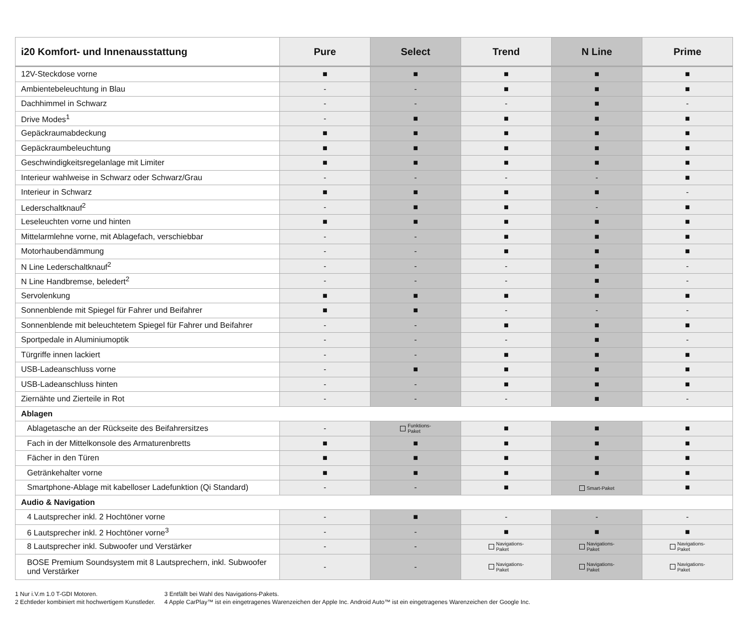| i20 Komfort- und Innenausstattung | Pure | Select | Trend | N Line | Prime |
| --- | --- | --- | --- | --- | --- |
| 12V-Steckdose vorne | ■ | ■ | ■ | ■ | ■ |
| Ambientebeleuchtung in Blau | - | - | ■ | ■ | ■ |
| Dachhimmel in Schwarz | - | - | - | ■ | - |
| Drive Modes<sup>1</sup> | - | ■ | ■ | ■ | ■ |
| Gepäckraumabdeckung | ■ | ■ | ■ | ■ | ■ |
| Gepäckraumbeleuchtung | ■ | ■ | ■ | ■ | ■ |
| Geschwindigkeitsregelanlage mit Limiter | ■ | ■ | ■ | ■ | ■ |
| Interieur wahlweise in Schwarz oder Schwarz/Grau | - | - | - | - | ■ |
| Interieur in Schwarz | ■ | ■ | ■ | ■ | - |
| Lederschaltknauf<sup>2</sup> | - | ■ | ■ | - | ■ |
| Leseleuchten vorne und hinten | ■ | ■ | ■ | ■ | ■ |
| Mittelarmlehne vorne, mit Ablagefach, verschiebbar | - | - | ■ | ■ | ■ |
| Motorhaubendämmung | - | - | ■ | ■ | ■ |
| N Line Lederschaltknauf<sup>2</sup> | - | - | - | ■ | - |
| N Line Handbremse, beledert<sup>2</sup> | - | - | - | ■ | - |
| Servolenkung | ■ | ■ | ■ | ■ | ■ |
| Sonnenblende mit Spiegel für Fahrer und Beifahrer | ■ | ■ | - | - | - |
| Sonnenblende mit beleuchtetem Spiegel für Fahrer und Beifahrer | - | - | ■ | ■ | ■ |
| Sportpedale in Aluminiumoptik | - | - | - | ■ | - |
| Türgriffe innen lackiert | - | - | ■ | ■ | ■ |
| USB-Ladeanschluss vorne | - | ■ | ■ | ■ | ■ |
| USB-Ladeanschluss hinten | - | - | ■ | ■ | ■ |
| Ziernähte und Zierteile in Rot | - | - | - | ■ | - |
| Ablagen | | | | | |
| Ablagetasche an der Rückseite des Beifahrersitzes | - | Funktions- Paket | ■ | ■ | ■ |
| Fach in der Mittelkonsole des Armaturenbretts | ■ | ■ | ■ | ■ | ■ |
| Fächer in den Türen | ■ | ■ | ■ | ■ | ■ |
| Getränkehalter vorne | ■ | ■ | ■ | ■ | ■ |
| Smartphone-Ablage mit kabelloser Ladefunktion (Qi Standard) | - | - | ■ | Smart-Paket | ■ |
| Audio & Navigation | | | | | |
| 4 Lautsprecher inkl. 2 Hochtöner vorne | - | ■ | - | - | - |
| 6 Lautsprecher inkl. 2 Hochtöner vorne<sup>3</sup> | - | - | ■ | ■ | ■ |
| 8 Lautsprecher inkl. Subwoofer und Verstärker | - | - | Navigations- Paket | Navigations- Paket | Navigations- Paket |
| BOSE Premium Soundsystem mit 8 Lautsprechern, inkl. Subwoofer und Verstärker | - | - | Navigations- Paket | Navigations- Paket | Navigations- Paket |
1 Nur i.V.m 1.0 T-GDI Motoren.
2 Echtleder kombiniert mit hochwertigem Kunstleder.
3 Entfällt bei Wahl des Navigations-Pakets.
4 Apple CarPlay™ ist ein eingetragenes Warenzeichen der Apple Inc. Android Auto™ ist ein eingetragenes Warenzeichen der Google Inc.